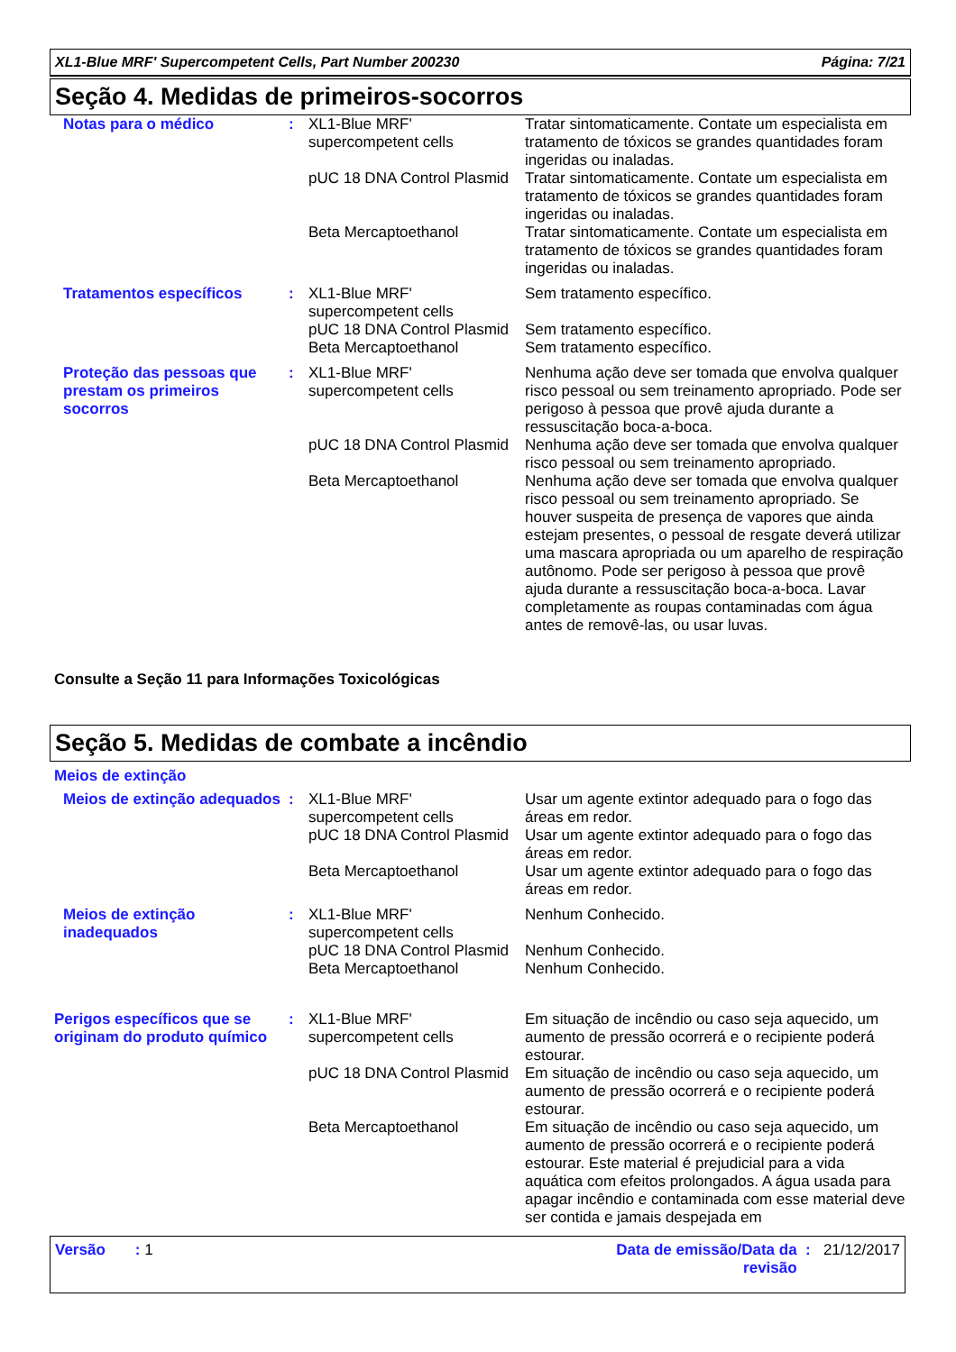XL1-Blue MRF' Supercompetent Cells, Part Number 200230 Página: 7/21
Seção 4. Medidas de primeiros-socorros
| Notas para o médico | : | XL1-Blue MRF' supercompetent cells | Tratar sintomaticamente. Contate um especialista em tratamento de tóxicos se grandes quantidades foram ingeridas ou inaladas. |
| | | pUC 18 DNA Control Plasmid | Tratar sintomaticamente. Contate um especialista em tratamento de tóxicos se grandes quantidades foram ingeridas ou inaladas. |
| | | Beta Mercaptoethanol | Tratar sintomaticamente. Contate um especialista em tratamento de tóxicos se grandes quantidades foram ingeridas ou inaladas. |
| Tratamentos específicos | : | XL1-Blue MRF' supercompetent cells | Sem tratamento específico. |
| | | pUC 18 DNA Control Plasmid | Sem tratamento específico. |
| | | Beta Mercaptoethanol | Sem tratamento específico. |
| Proteção das pessoas que prestam os primeiros socorros | : | XL1-Blue MRF' supercompetent cells | Nenhuma ação deve ser tomada que envolva qualquer risco pessoal ou sem treinamento apropriado. Pode ser perigoso à pessoa que provê ajuda durante a ressuscitação boca-a-boca. |
| | | pUC 18 DNA Control Plasmid | Nenhuma ação deve ser tomada que envolva qualquer risco pessoal ou sem treinamento apropriado. |
| | | Beta Mercaptoethanol | Nenhuma ação deve ser tomada que envolva qualquer risco pessoal ou sem treinamento apropriado. Se houver suspeita de presença de vapores que ainda estejam presentes, o pessoal de resgate deverá utilizar uma mascara apropriada ou um aparelho de respiração autônomo. Pode ser perigoso à pessoa que provê ajuda durante a ressuscitação boca-a-boca. Lavar completamente as roupas contaminadas com água antes de removê-las, ou usar luvas. |
Consulte a Seção 11 para Informações Toxicológicas
Seção 5. Medidas de combate a incêndio
Meios de extinção
| Meios de extinção adequados | : | XL1-Blue MRF' supercompetent cells | Usar um agente extintor adequado para o fogo das áreas em redor. |
| | | pUC 18 DNA Control Plasmid | Usar um agente extintor adequado para o fogo das áreas em redor. |
| | | Beta Mercaptoethanol | Usar um agente extintor adequado para o fogo das áreas em redor. |
| Meios de extinção inadequados | : | XL1-Blue MRF' supercompetent cells | Nenhum Conhecido. |
| | | pUC 18 DNA Control Plasmid | Nenhum Conhecido. |
| | | Beta Mercaptoethanol | Nenhum Conhecido. |
| Perigos específicos que se originam do produto químico | : | XL1-Blue MRF' supercompetent cells | Em situação de incêndio ou caso seja aquecido, um aumento de pressão ocorrerá e o recipiente poderá estourar. |
| | | pUC 18 DNA Control Plasmid | Em situação de incêndio ou caso seja aquecido, um aumento de pressão ocorrerá e o recipiente poderá estourar. |
| | | Beta Mercaptoethanol | Em situação de incêndio ou caso seja aquecido, um aumento de pressão ocorrerá e o recipiente poderá estourar. Este material é prejudicial para a vida aquática com efeitos prolongados. A água usada para apagar incêndio e contaminada com esse material deve ser contida e jamais despejada em |
Versão : 1 Data de emissão/Data da revisão : 21/12/2017